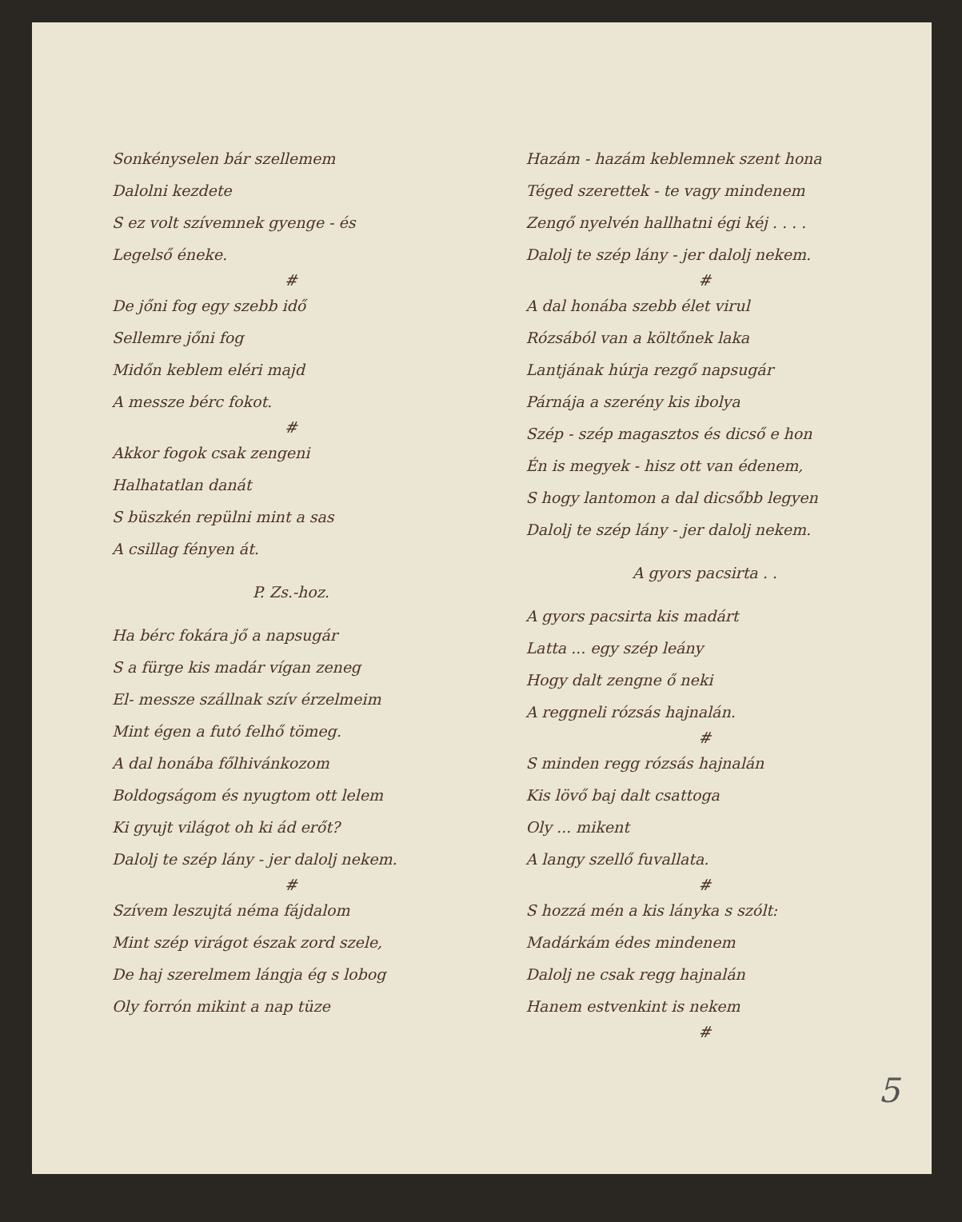Sonkényselen bár szellemem
Dalolni kezdete
S ez volt szívemnek gyenge - és
Legelső éneke.
#
De jőni fog egy szebb idő
Sellemre jőni fog
Midőn keblem eléri majd
A messze bérc fokot.
#
Akkor fogok csak zengeni
Halhatatlan danát
S büszkén repülni mint a sas
A csillag fényen át.
P. Zs.-hoz.
Ha bérc fokára jő a napsugár
S a fürge kis madár vígan zeneg
El- messze szállnak szív érzelmeim
Mint égen a futó felhő tömeg.
A dal honába főlhivánkozom
Boldogságom és nyugtom ott lelem
Ki gyujt világot oh ki ád erőt?
Dalolj te szép lány - jer dalolj nekem.
#
Szívem leszujtá néma fájdalom
Mint szép virágot észak zord szele,
De haj szerelmem lángja ég s lobog
Oly forrón mikint a nap tüze
Hazám - hazám keblemnek szent hona
Téged szerettek - te vagy mindenem
Zengő nyelvén hallhatni égi kéj . . . .
Dalolj te szép lány - jer dalolj nekem.
#
A dal honába szebb élet virul
Rózsából van a költőnek laka
Lantjának húrja rezgő napsugár
Párnája a szerény kis ibolya
Szép - szép magasztos és dicső e hon
Én is megyek - hisz ott van édenem,
S hogy lantomon a dal dicsőbb legyen
Dalolj te szép lány - jer dalolj nekem.
A gyors pacsirta . .
A gyors pacsirta kis madárt
Latta ... egy szép leány
Hogy dalt zengne ő neki
A reggneli rózsás hajnalán.
#
S minden regg rózsás hajnalán
Kis lövő baj dalt csattoga
Oly ... mikent
A langy szellő fuvallata.
#
S hozzá mén a kis lányka s szólt:
Madárkám édes mindenem
Dalolj ne csak regg hajnalán
Hanem estvenkint is nekem
#
5